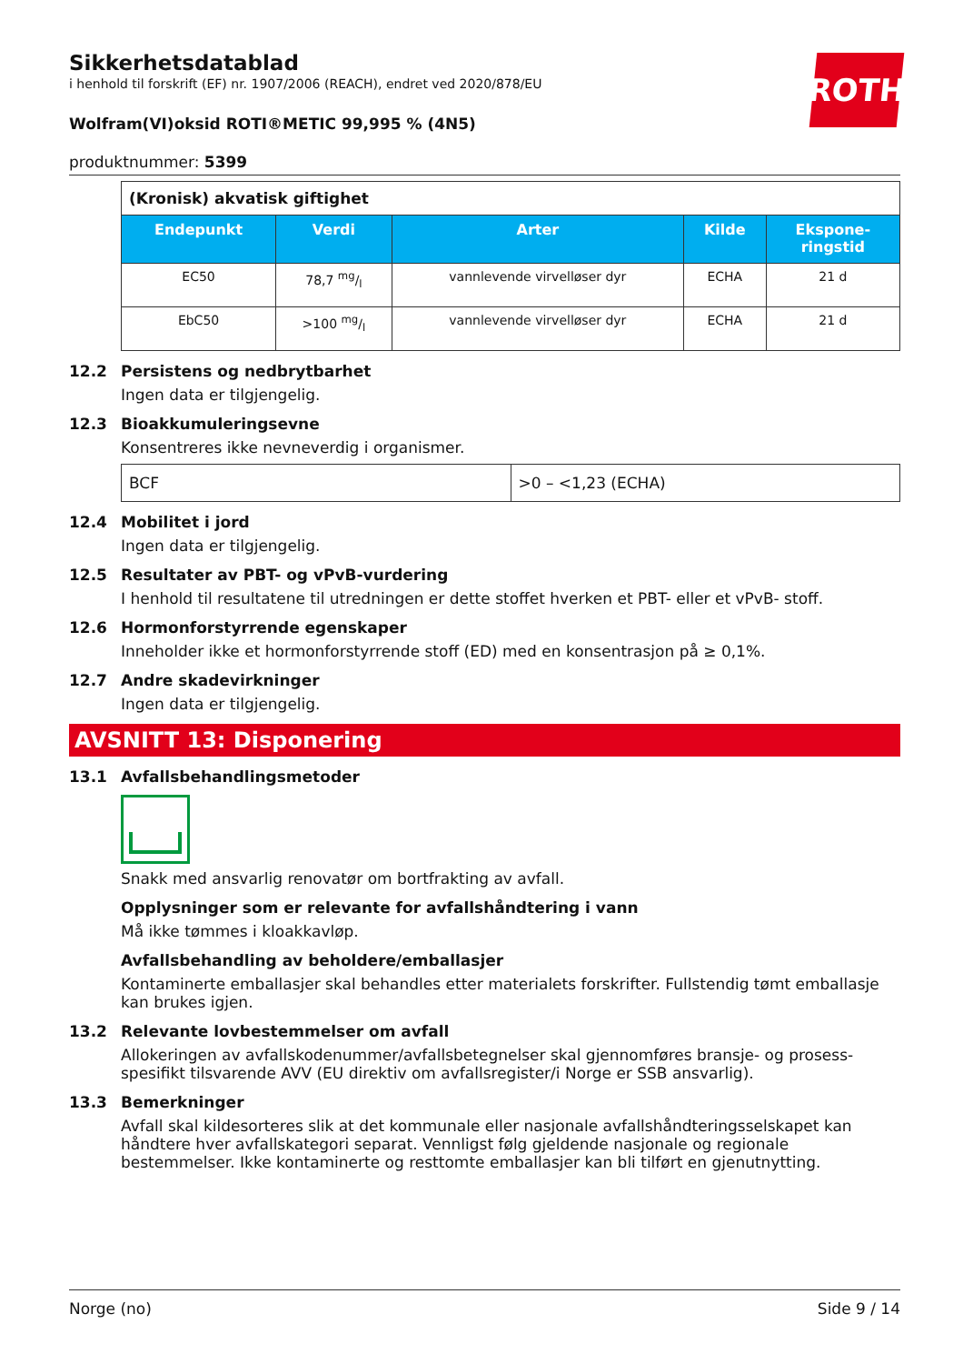ROTH
Sikkerhetsdatablad
i henhold til forskrift (EF) nr. 1907/2006 (REACH), endret ved 2020/878/EU
Wolfram(VI)oksid ROTI®METIC 99,995 % (4N5)
produktnummer: 5399
| (Kronisk) akvatisk giftighet | | | | |
| Endepunkt | Verdi | Arter | Kilde | Ekspone- ringstid |
| EC50 | 78,7 mg/l | vannlevende virvelløser dyr | ECHA | 21 d |
| EbC50 | >100 mg/l | vannlevende virvelløser dyr | ECHA | 21 d |
12.2 Persistens og nedbrytbarhet
Ingen data er tilgjengelig.
12.3 Bioakkumuleringsevne
Konsentreres ikke nevneverdig i organismer.
| BCF | >0 – <1,23 (ECHA) |
12.4 Mobilitet i jord
Ingen data er tilgjengelig.
12.5 Resultater av PBT- og vPvB-vurdering
I henhold til resultatene til utredningen er dette stoffet hverken et PBT- eller et vPvB- stoff.
12.6 Hormonforstyrrende egenskaper
Inneholder ikke et hormonforstyrrende stoff (ED) med en konsentrasjon på ≥ 0,1%.
12.7 Andre skadevirkninger
Ingen data er tilgjengelig.
AVSNITT 13: Disponering
13.1 Avfallsbehandlingsmetoder
Snakk med ansvarlig renovatør om bortfrakting av avfall.
Opplysninger som er relevante for avfallshåndtering i vann
Må ikke tømmes i kloakkavløp.
Avfallsbehandling av beholdere/emballasjer
Kontaminerte emballasjer skal behandles etter materialets forskrifter. Fullstendig tømt emballasje kan brukes igjen.
13.2 Relevante lovbestemmelser om avfall
Allokeringen av avfallskodenummer/avfallsbetegnelser skal gjennomføres bransje- og prosess-spesifikt tilsvarende AVV (EU direktiv om avfallsregister/i Norge er SSB ansvarlig).
13.3 Bemerkninger
Avfall skal kildesorteres slik at det kommunale eller nasjonale avfallshåndteringsselskapet kan håndtere hver avfallskategori separat. Vennligst følg gjeldende nasjonale og regionale bestemmelser. Ikke kontaminerte og resttomte emballasjer kan bli tilført en gjenutnytting.
Norge (no) Side 9 / 14